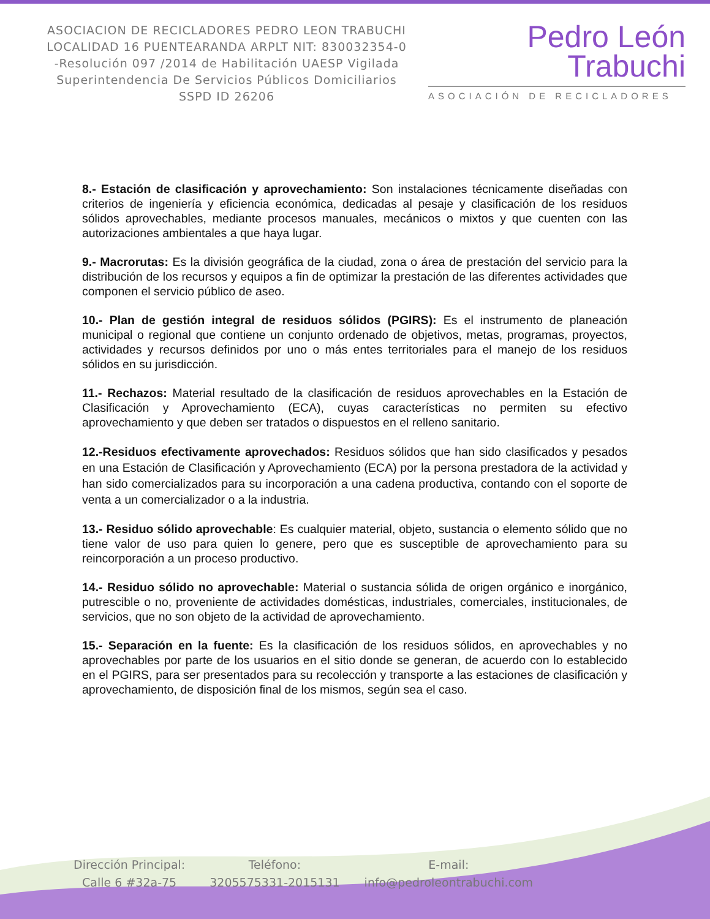ASOCIACION DE RECICLADORES PEDRO LEON TRABUCHI LOCALIDAD 16 PUENTEARANDA ARPLT NIT: 830032354-0 -Resolución 097 /2014 de Habilitación UAESP Vigilada Superintendencia De Servicios Públicos Domiciliarios SSPD ID 26206
Pedro León
Trabuchi
ASOCIACIÓN DE RECICLADORES
8.- Estación de clasificación y aprovechamiento: Son instalaciones técnicamente diseñadas con criterios de ingeniería y eficiencia económica, dedicadas al pesaje y clasificación de los residuos sólidos aprovechables, mediante procesos manuales, mecánicos o mixtos y que cuenten con las autorizaciones ambientales a que haya lugar.
9.- Macrorutas: Es la división geográfica de la ciudad, zona o área de prestación del servicio para la distribución de los recursos y equipos a fin de optimizar la prestación de las diferentes actividades que componen el servicio público de aseo.
10.- Plan de gestión integral de residuos sólidos (PGIRS): Es el instrumento de planeación municipal o regional que contiene un conjunto ordenado de objetivos, metas, programas, proyectos, actividades y recursos definidos por uno o más entes territoriales para el manejo de los residuos sólidos en su jurisdicción.
11.- Rechazos: Material resultado de la clasificación de residuos aprovechables en la Estación de Clasificación y Aprovechamiento (ECA), cuyas características no permiten su efectivo aprovechamiento y que deben ser tratados o dispuestos en el relleno sanitario.
12.-Residuos efectivamente aprovechados: Residuos sólidos que han sido clasificados y pesados en una Estación de Clasificación y Aprovechamiento (ECA) por la persona prestadora de la actividad y han sido comercializados para su incorporación a una cadena productiva, contando con el soporte de venta a un comercializador o a la industria.
13.- Residuo sólido aprovechable: Es cualquier material, objeto, sustancia o elemento sólido que no tiene valor de uso para quien lo genere, pero que es susceptible de aprovechamiento para su reincorporación a un proceso productivo.
14.- Residuo sólido no aprovechable: Material o sustancia sólida de origen orgánico e inorgánico, putrescible o no, proveniente de actividades domésticas, industriales, comerciales, institucionales, de servicios, que no son objeto de la actividad de aprovechamiento.
15.- Separación en la fuente: Es la clasificación de los residuos sólidos, en aprovechables y no aprovechables por parte de los usuarios en el sitio donde se generan, de acuerdo con lo establecido en el PGIRS, para ser presentados para su recolección y transporte a las estaciones de clasificación y aprovechamiento, de disposición final de los mismos, según sea el caso.
Dirección Principal:
Calle 6 #32a-75
Teléfono:
3205575331-2015131
E-mail:
info@pedroleontrabuchi.com